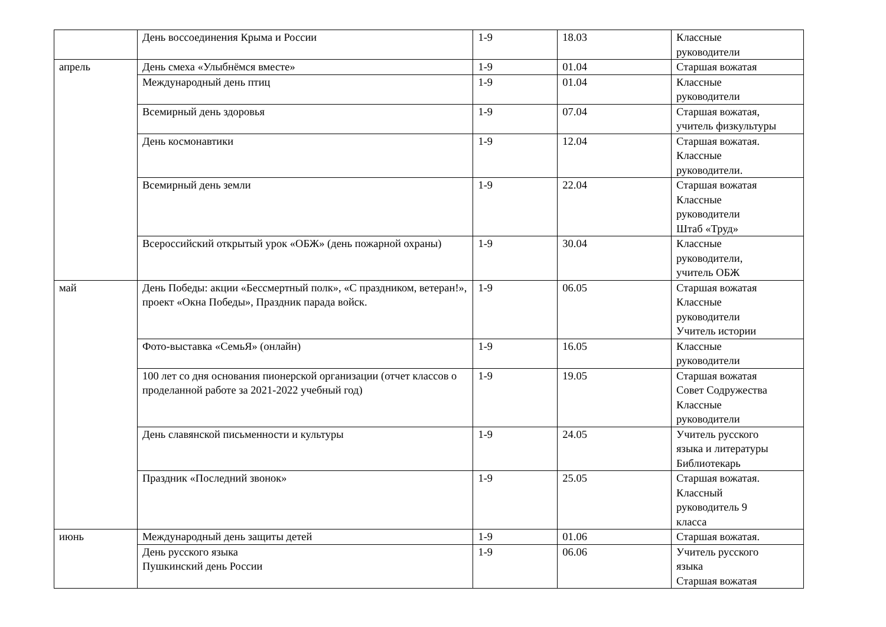| | День воссоединения Крыма и России | 1-9 | 18.03 | Классные руководители |
| апрель | День смеха «Улыбнёмся вместе» | 1-9 | 01.04 | Старшая вожатая |
| | Международный день птиц | 1-9 | 01.04 | Классные руководители |
| | Всемирный день здоровья | 1-9 | 07.04 | Старшая вожатая, учитель физкультуры |
| | День космонавтики | 1-9 | 12.04 | Старшая вожатая. Классные руководители. |
| | Всемирный день земли | 1-9 | 22.04 | Старшая вожатая Классные руководители Штаб «Труд» |
| | Всероссийский открытый урок «ОБЖ» (день пожарной охраны) | 1-9 | 30.04 | Классные руководители, учитель ОБЖ |
| май | День Победы: акции «Бессмертный полк», «С праздником, ветеран!», проект «Окна Победы», Праздник парада войск. | 1-9 | 06.05 | Старшая вожатая Классные руководители Учитель истории |
| | Фото-выставка «СемьЯ» (онлайн) | 1-9 | 16.05 | Классные руководители |
| | 100 лет со дня основания пионерской организации (отчет классов о проделанной работе за 2021-2022 учебный год) | 1-9 | 19.05 | Старшая вожатая Совет Содружества Классные руководители |
| | День славянской письменности и культуры | 1-9 | 24.05 | Учитель русского языка и литературы Библиотекарь |
| | Праздник «Последний звонок» | 1-9 | 25.05 | Старшая вожатая. Классный руководитель 9 класса |
| июнь | Международный день защиты детей | 1-9 | 01.06 | Старшая вожатая. |
| | День русского языка Пушкинский день России | 1-9 | 06.06 | Учитель русского языка Старшая вожатая |